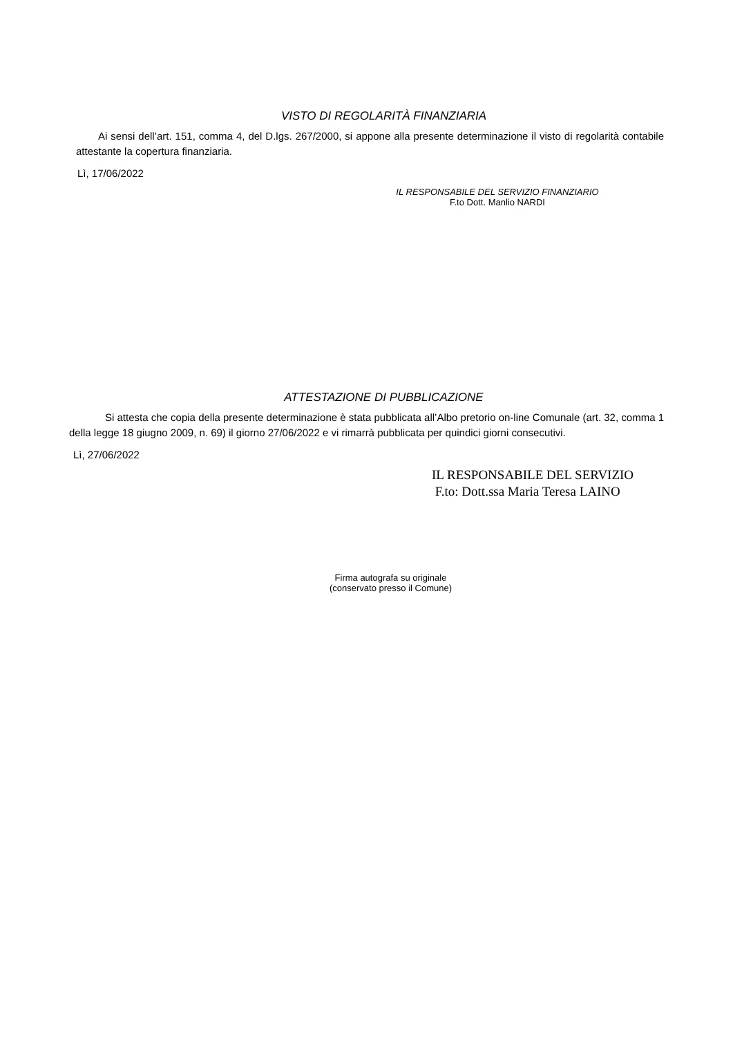VISTO DI REGOLARITÀ FINANZIARIA
Ai sensi dell’art. 151, comma 4, del D.lgs. 267/2000, si appone alla presente determinazione il visto di regolarità contabile attestante la copertura finanziaria.
Lì, 17/06/2022
IL RESPONSABILE DEL SERVIZIO FINANZIARIO
F.to Dott. Manlio NARDI
ATTESTAZIONE DI PUBBLICAZIONE
Si attesta che copia della presente determinazione è stata pubblicata all’Albo pretorio on-line Comunale (art. 32, comma 1 della legge 18 giugno 2009, n. 69) il giorno 27/06/2022 e vi rimarrà pubblicata per quindici giorni consecutivi.
Lì, 27/06/2022
IL RESPONSABILE DEL SERVIZIO
F.to: Dott.ssa Maria Teresa LAINO
Firma autografa su originale
(conservato presso il Comune)